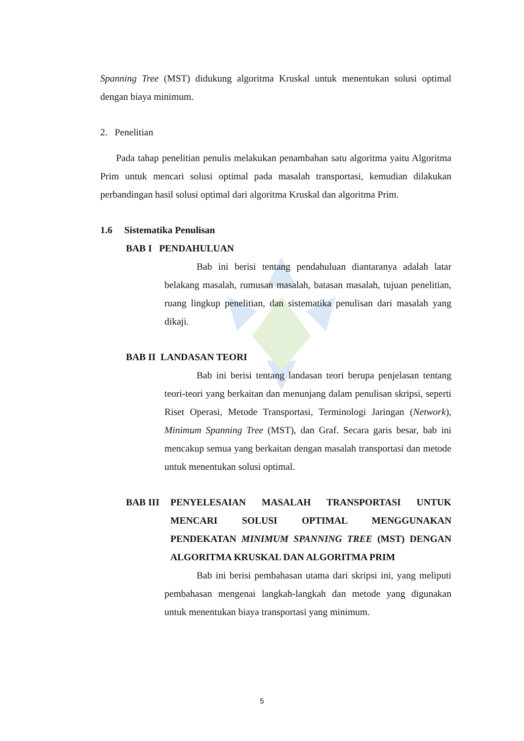Spanning Tree (MST) didukung algoritma Kruskal untuk menentukan solusi optimal dengan biaya minimum.
2. Penelitian
Pada tahap penelitian penulis melakukan penambahan satu algoritma yaitu Algoritma Prim untuk mencari solusi optimal pada masalah transportasi, kemudian dilakukan perbandingan hasil solusi optimal dari algoritma Kruskal dan algoritma Prim.
1.6 Sistematika Penulisan
BAB I PENDAHULUAN
Bab ini berisi tentang pendahuluan diantaranya adalah latar belakang masalah, rumusan masalah, batasan masalah, tujuan penelitian, ruang lingkup penelitian, dan sistematika penulisan dari masalah yang dikaji.
BAB II LANDASAN TEORI
Bab ini berisi tentang landasan teori berupa penjelasan tentang teori-teori yang berkaitan dan menunjang dalam penulisan skripsi, seperti Riset Operasi, Metode Transportasi, Terminologi Jaringan (Network), Minimum Spanning Tree (MST), dan Graf. Secara garis besar, bab ini mencakup semua yang berkaitan dengan masalah transportasi dan metode untuk menentukan solusi optimal.
BAB III PENYELESAIAN MASALAH TRANSPORTASI UNTUK MENCARI SOLUSI OPTIMAL MENGGUNAKAN PENDEKATAN MINIMUM SPANNING TREE (MST) DENGAN ALGORITMA KRUSKAL DAN ALGORITMA PRIM
Bab ini berisi pembahasan utama dari skripsi ini, yang meliputi pembahasan mengenai langkah-langkah dan metode yang digunakan untuk menentukan biaya transportasi yang minimum.
5